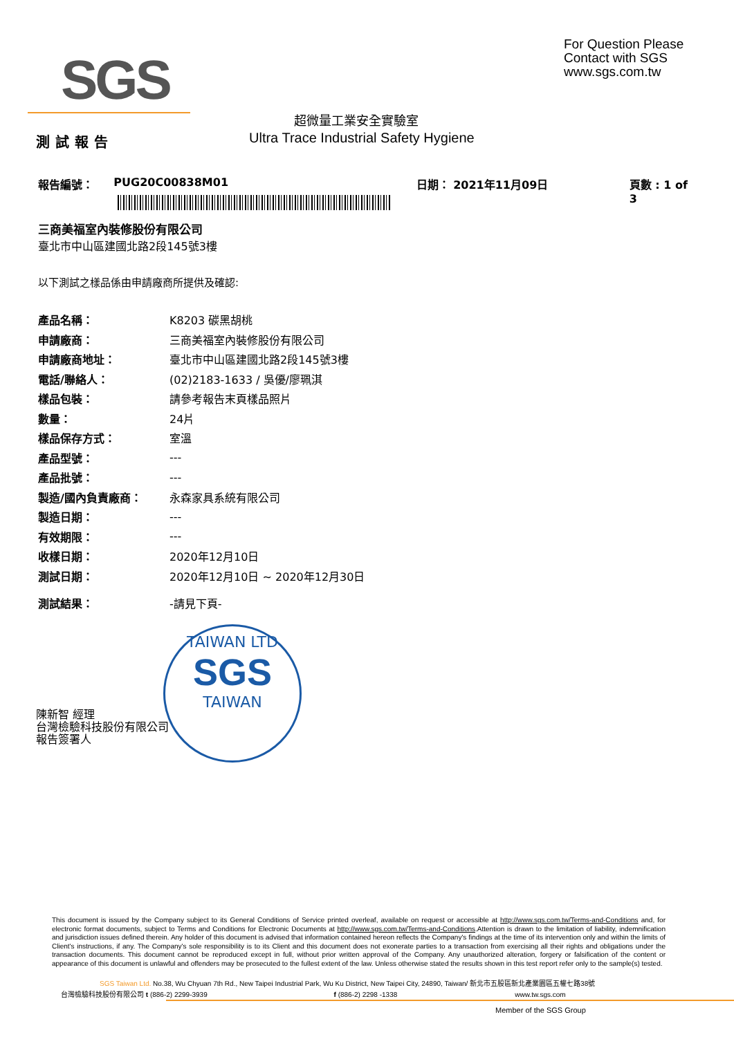SGS
For Question Please
Contact with SGS
www.sgs.com.tw
超微量工業安全實驗室
測試報告
Ultra Trace Industrial Safety Hygiene
報告編號： PUG20C00838M01 日期： 2021年11月09日 頁數 : 1 of 3
三商美福室內裝修股份有限公司
臺北市中山區建國北路2段145號3樓
以下測試之樣品係由申請廠商所提供及確認:
| 產品名稱： | K8203 碳黑胡桃 |
| 申請廠商： | 三商美福室內裝修股份有限公司 |
| 申請廠商地址： | 臺北市中山區建國北路2段145號3樓 |
| 電話/聯絡人： | (02)2183-1633 / 吳優/廖珮淇 |
| 樣品包裝： | 請參考報告末頁樣品照片 |
| 數量： | 24片 |
| 樣品保存方式： | 室溫 |
| 產品型號： | --- |
| 產品批號： | --- |
| 製造/國內負責廠商： | 永森家具系統有限公司 |
| 製造日期： | --- |
| 有效期限： | --- |
| 收樣日期： | 2020年12月10日 |
| 測試日期： | 2020年12月10日 ~ 2020年12月30日 |
| 測試結果： | -請見下頁- |
TAIWAN LTD
SGS
TAIWAN
陳新智 經理
台灣檢驗科技股份有限公司
報告簽署人
This document is issued by the Company subject to its General Conditions of Service printed overleaf, available on request or accessible at http://www.sgs.com.tw/Terms-and-Conditions and, for electronic format documents, subject to Terms and Conditions for Electronic Documents at http://www.sgs.com.tw/Terms-and-Conditions.Attention is drawn to the limitation of liability, indemnification and jurisdiction issues defined therein. Any holder of this document is advised that information contained hereon reflects the Company's findings at the time of its intervention only and within the limits of Client's instructions, if any. The Company's sole responsibility is to its Client and this document does not exonerate parties to a transaction from exercising all their rights and obligations under the transaction documents. This document cannot be reproduced except in full, without prior written approval of the Company. Any unauthorized alteration, forgery or falsification of the content or appearance of this document is unlawful and offenders may be prosecuted to the fullest extent of the law. Unless otherwise stated the results shown in this test report refer only to the sample(s) tested.
SGS Taiwan Ltd. No.38, Wu Chyuan 7th Rd., New Taipei Industrial Park, Wu Ku District, New Taipei City, 24890, Taiwan/ 新北市五股區新北產業園區五權七路38號
台灣檢驗科技股份有限公司 t (886-2) 2299-3939 f (886-2) 2298 -1338 www.tw.sgs.com
Member of the SGS Group